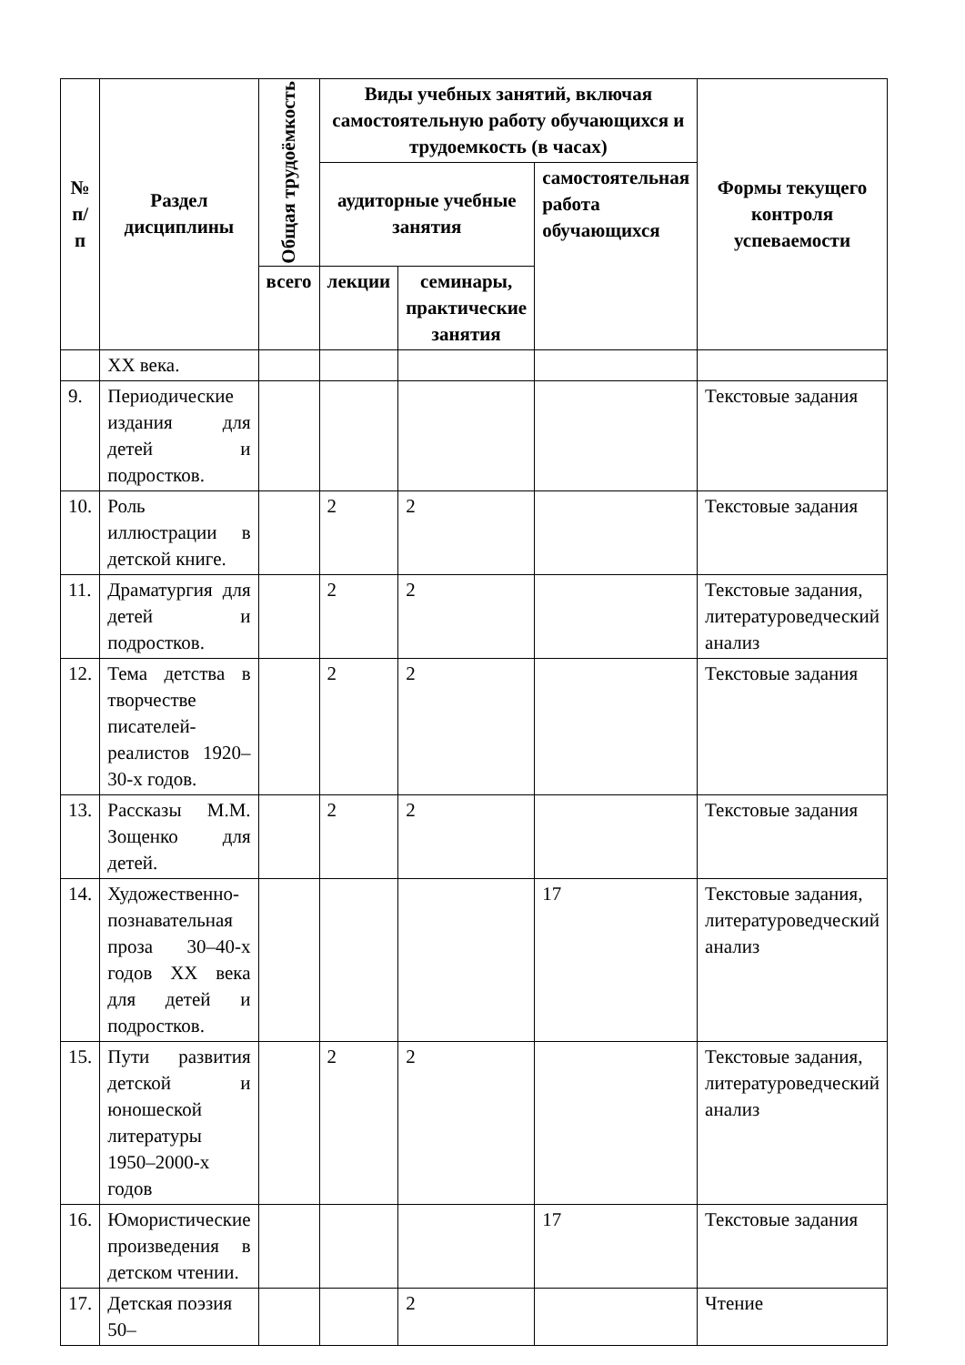| № п/п | Раздел дисциплины | Общая трудоёмкость | Виды учебных занятий, включая самостоятельную работу обучающихся и трудоемкость (в часах) | | | Формы текущего контроля успеваемости |
| --- | --- | --- | --- | --- | --- | --- |
| | | | аудиторные учебные занятия | | самостоятельная работа обучающихся | |
| | | всего | лекции | семинары, практические занятия | | |
| | XX века. | | | | | |
| 9. | Периодические издания для детей и подростков. | | | | | Текстовые задания |
| 10. | Роль иллюстрации в детской книге. | | 2 | 2 | | Текстовые задания |
| 11. | Драматургия для детей и подростков. | | 2 | 2 | | Текстовые задания, литературоведческий анализ |
| 12. | Тема детства в творчестве писателей-реалистов 1920–30-х годов. | | 2 | 2 | | Текстовые задания |
| 13. | Рассказы М.М. Зощенко для детей. | | 2 | 2 | | Текстовые задания |
| 14. | Художественно-познавательная проза 30–40-х годов XX века для детей и подростков. | | | | 17 | Текстовые задания, литературоведческий анализ |
| 15. | Пути развития детской и юношеской литературы 1950–2000-х годов | | 2 | 2 | | Текстовые задания, литературоведческий анализ |
| 16. | Юмористические произведения в детском чтении. | | | | 17 | Текстовые задания |
| 17. | Детская поэзия 50– | | | 2 | | Чтение |